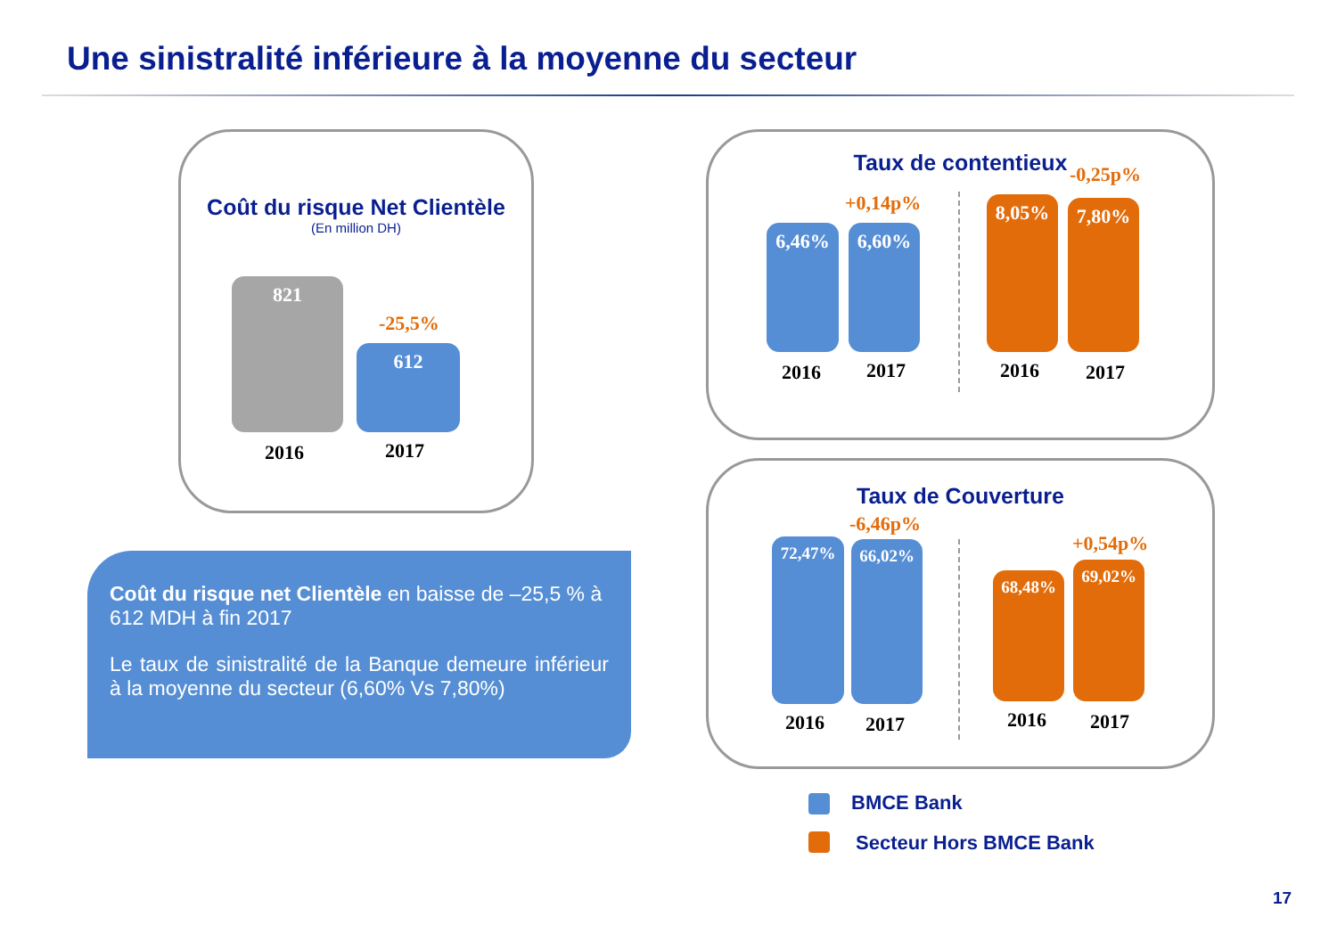Une sinistralité inférieure à la moyenne du secteur
Coût du risque Net Clientèle
(En million DH)
821
-25,5%
612
2016 2017
Coût du risque net Clientèle en baisse de –25,5 % à 612 MDH à fin 2017
Le taux de sinistralité de la Banque demeure inférieur à la moyenne du secteur (6,60% Vs 7,80%)
Taux de contentieux
+0,14p%
-0,25p%
6,46% 6,60%
8,05% 7,80%
2016 2017 2016 2017
Taux de Couverture
-6,46p%
+0,54p%
72,47% 66,02%
68,48%
69,02%
2016 2017 2016 2017
BMCE Bank
Secteur Hors BMCE Bank
17